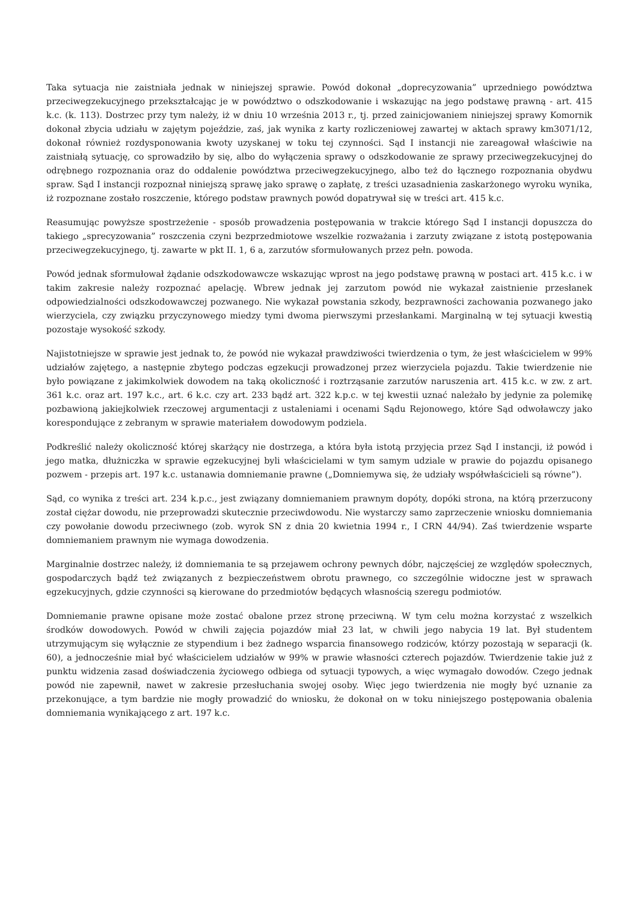Taka sytuacja nie zaistniała jednak w niniejszej sprawie. Powód dokonał „doprecyzowania” uprzedniego powództwa przeciwegzekucyjnego przekształcając je w powództwo o odszkodowanie i wskazując na jego podstawę prawną - art. 415 k.c. (k. 113). Dostrzec przy tym należy, iż w dniu 10 września 2013 r., tj. przed zainicjowaniem niniejszej sprawy Komornik dokonał zbycia udziału w zajętym pojeździe, zaś, jak wynika z karty rozliczeniowej zawartej w aktach sprawy km3071/12, dokonał również rozdysponowania kwoty uzyskanej w toku tej czynności. Sąd I instancji nie zareagował właściwie na zaistniałą sytuację, co sprowadziło by się, albo do wyłączenia sprawy o odszkodowanie ze sprawy przeciwegzekucyjnej do odrębnego rozpoznania oraz do oddalenie powództwa przeciwegzekucyjnego, albo też do łącznego rozpoznania obydwu spraw. Sąd I instancji rozpoznał niniejszą sprawę jako sprawę o zapłatę, z treści uzasadnienia zaskarżonego wyroku wynika, iż rozpoznane zostało roszczenie, którego podstaw prawnych powód dopatrywał się w treści art. 415 k.c.
Reasumując powyższe spostrzeżenie - sposób prowadzenia postępowania w trakcie którego Sąd I instancji dopuszcza do takiego „sprecyzowania” roszczenia czyni bezprzedmiotowe wszelkie rozważania i zarzuty związane z istotą postępowania przeciwegzekucyjnego, tj. zawarte w pkt II. 1, 6 a, zarzutów sformułowanych przez pełn. powoda.
Powód jednak sformułował żądanie odszkodowawcze wskazując wprost na jego podstawę prawną w postaci art. 415 k.c. i w takim zakresie należy rozpoznać apelację. Wbrew jednak jej zarzutom powód nie wykazał zaistnienie przesłanek odpowiedzialności odszkodowawczej pozwanego. Nie wykazał powstania szkody, bezprawności zachowania pozwanego jako wierzyciela, czy związku przyczynowego miedzy tymi dwoma pierwszymi przesłankami. Marginalną w tej sytuacji kwestią pozostaje wysokość szkody.
Najistotniejsze w sprawie jest jednak to, że powód nie wykazał prawdziwości twierdzenia o tym, że jest właścicielem w 99% udziałów zajętego, a następnie zbytego podczas egzekucji prowadzonej przez wierzyciela pojazdu. Takie twierdzenie nie było powiązane z jakimkolwiek dowodem na taką okoliczność i roztrząsanie zarzutów naruszenia art. 415 k.c. w zw. z art. 361 k.c. oraz art. 197 k.c., art. 6 k.c. czy art. 233 bądź art. 322 k.p.c. w tej kwestii uznać należało by jedynie za polemikę pozbawioną jakiejkolwiek rzeczowej argumentacji z ustaleniami i ocenami Sądu Rejonowego, które Sąd odwoławczy jako korespondujące z zebranym w sprawie materiałem dowodowym podziela.
Podkreślić należy okoliczność której skarżący nie dostrzega, a która była istotą przyjęcia przez Sąd I instancji, iż powód i jego matka, dłużniczka w sprawie egzekucyjnej byli właścicielami w tym samym udziale w prawie do pojazdu opisanego pozwem - przepis art. 197 k.c. ustanawia domniemanie prawne („Domniemywa się, że udziały współwłaścicieli są równe”).
Sąd, co wynika z treści art. 234 k.p.c., jest związany domniemaniem prawnym dopóty, dopóki strona, na którą przerzucony został ciężar dowodu, nie przeprowadzi skutecznie przeciwdowodu. Nie wystarczy samo zaprzeczenie wniosku domniemania czy powołanie dowodu przeciwnego (zob. wyrok SN z dnia 20 kwietnia 1994 r., I CRN 44/94). Zaś twierdzenie wsparte domniemaniem prawnym nie wymaga dowodzenia.
Marginalnie dostrzec należy, iż domniemania te są przejawem ochrony pewnych dóbr, najczęściej ze względów społecznych, gospodarczych bądź też związanych z bezpieczeństwem obrotu prawnego, co szczególnie widoczne jest w sprawach egzekucyjnych, gdzie czynności są kierowane do przedmiotów będących własnością szeregu podmiotów.
Domniemanie prawne opisane może zostać obalone przez stronę przeciwną. W tym celu można korzystać z wszelkich środków dowodowych. Powód w chwili zajęcia pojazdów miał 23 lat, w chwili jego nabycia 19 lat. Był studentem utrzymującym się wyłącznie ze stypendium i bez żadnego wsparcia finansowego rodziców, którzy pozostają w separacji (k. 60), a jednocześnie miał być właścicielem udziałów w 99% w prawie własności czterech pojazdów. Twierdzenie takie już z punktu widzenia zasad doświadczenia życiowego odbiega od sytuacji typowych, a więc wymagało dowodów. Czego jednak powód nie zapewnił, nawet w zakresie przesłuchania swojej osoby. Więc jego twierdzenia nie mogły być uznanie za przekonujące, a tym bardzie nie mogły prowadzić do wniosku, że dokonał on w toku niniejszego postępowania obalenia domniemania wynikającego z art. 197 k.c.